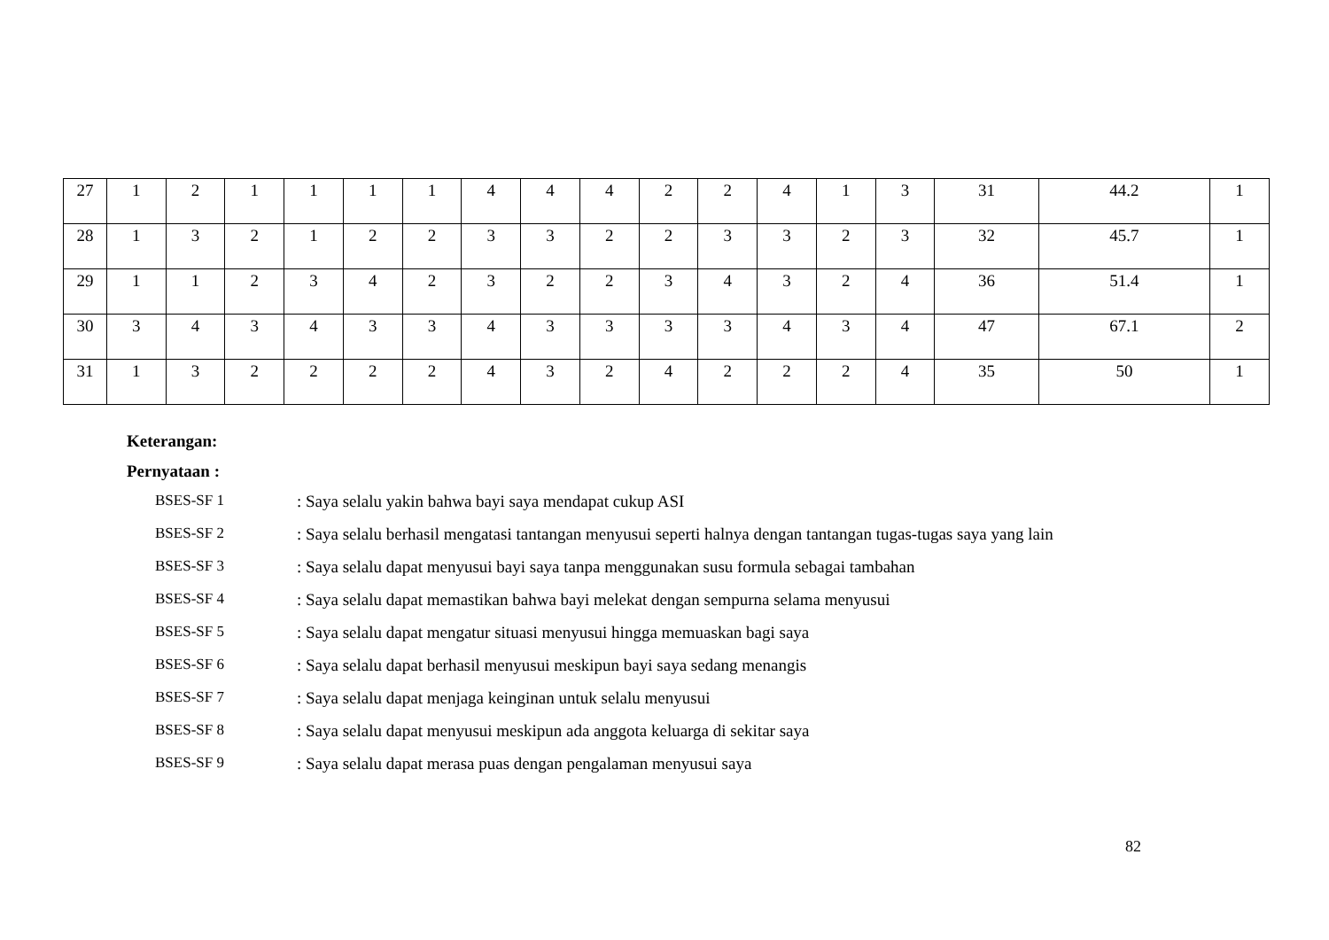| 27 | 1 | 2 | 1 | 1 | 1 | 1 | 4 | 4 | 4 | 2 | 2 | 4 | 1 | 3 | 31 | 44.2 | 1 |
| 28 | 1 | 3 | 2 | 1 | 2 | 2 | 3 | 3 | 2 | 2 | 3 | 3 | 2 | 3 | 32 | 45.7 | 1 |
| 29 | 1 | 1 | 2 | 3 | 4 | 2 | 3 | 2 | 2 | 3 | 4 | 3 | 2 | 4 | 36 | 51.4 | 1 |
| 30 | 3 | 4 | 3 | 4 | 3 | 3 | 4 | 3 | 3 | 3 | 3 | 4 | 3 | 4 | 47 | 67.1 | 2 |
| 31 | 1 | 3 | 2 | 2 | 2 | 2 | 4 | 3 | 2 | 4 | 2 | 2 | 2 | 4 | 35 | 50 | 1 |
Keterangan:
Pernyataan :
BSES-SF 1: Saya selalu yakin bahwa bayi saya mendapat cukup ASI
BSES-SF 2: Saya selalu berhasil mengatasi tantangan menyusui seperti halnya dengan tantangan tugas-tugas saya yang lain
BSES-SF 3: Saya selalu dapat menyusui bayi saya tanpa menggunakan susu formula sebagai tambahan
BSES-SF 4: Saya selalu dapat memastikan bahwa bayi melekat dengan sempurna selama menyusui
BSES-SF 5: Saya selalu dapat mengatur situasi menyusui hingga memuaskan bagi saya
BSES-SF 6: Saya selalu dapat berhasil menyusui meskipun bayi saya sedang menangis
BSES-SF 7: Saya selalu dapat menjaga keinginan untuk selalu menyusui
BSES-SF 8: Saya selalu dapat menyusui meskipun ada anggota keluarga di sekitar saya
BSES-SF 9: Saya selalu dapat merasa puas dengan pengalaman menyusui saya
82